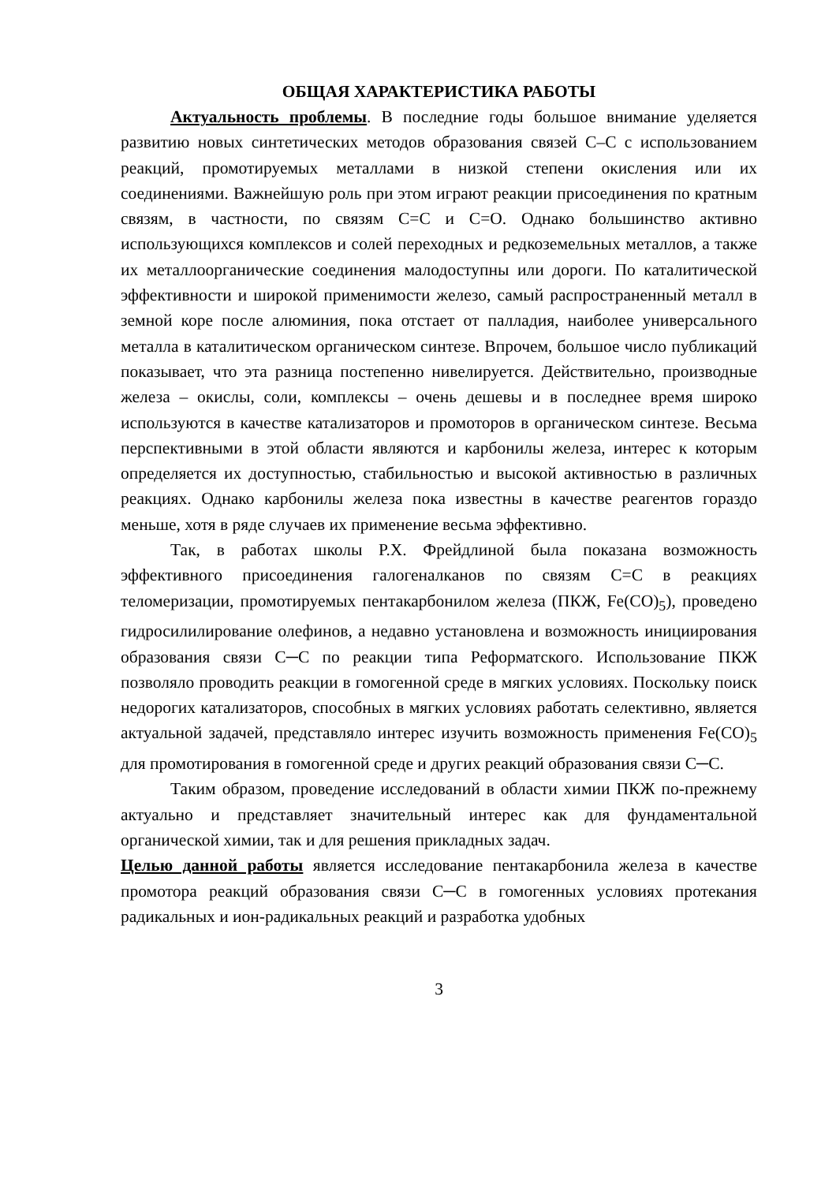ОБЩАЯ ХАРАКТЕРИСТИКА РАБОТЫ
Актуальность проблемы. В последние годы большое внимание уделяется развитию новых синтетических методов образования связей С–С с использованием реакций, промотируемых металлами в низкой степени окисления или их соединениями. Важнейшую роль при этом играют реакции присоединения по кратным связям, в частности, по связям С=С и С=О. Однако большинство активно использующихся комплексов и солей переходных и редкоземельных металлов, а также их металлоорганические соединения малодоступны или дороги. По каталитической эффективности и широкой применимости железо, самый распространенный металл в земной коре после алюминия, пока отстает от палладия, наиболее универсального металла в каталитическом органическом синтезе. Впрочем, большое число публикаций показывает, что эта разница постепенно нивелируется. Действительно, производные железа – окислы, соли, комплексы – очень дешевы и в последнее время широко используются в качестве катализаторов и промоторов в органическом синтезе. Весьма перспективными в этой области являются и карбонилы железа, интерес к которым определяется их доступностью, стабильностью и высокой активностью в различных реакциях. Однако карбонилы железа пока известны в качестве реагентов гораздо меньше, хотя в ряде случаев их применение весьма эффективно.
Так, в работах школы Р.Х. Фрейдлиной была показана возможность эффективного присоединения галогеналканов по связям С=С в реакциях теломеризации, промотируемых пентакарбонилом железа (ПКЖ, Fe(CO)<sub>5</sub>), проведено гидросилилирование олефинов, а недавно установлена и возможность инициирования образования связи С─С по реакции типа Реформатского. Использование ПКЖ позволяло проводить реакции в гомогенной среде в мягких условиях. Поскольку поиск недорогих катализаторов, способных в мягких условиях работать селективно, является актуальной задачей, представляло интерес изучить возможность применения Fe(CO)<sub>5</sub> для промотирования в гомогенной среде и других реакций образования связи С─С.
Таким образом, проведение исследований в области химии ПКЖ по-прежнему актуально и представляет значительный интерес как для фундаментальной органической химии, так и для решения прикладных задач.
Целью данной работы является исследование пентакарбонила железа в качестве промотора реакций образования связи С─С в гомогенных условиях протекания радикальных и ион-радикальных реакций и разработка удобных
3